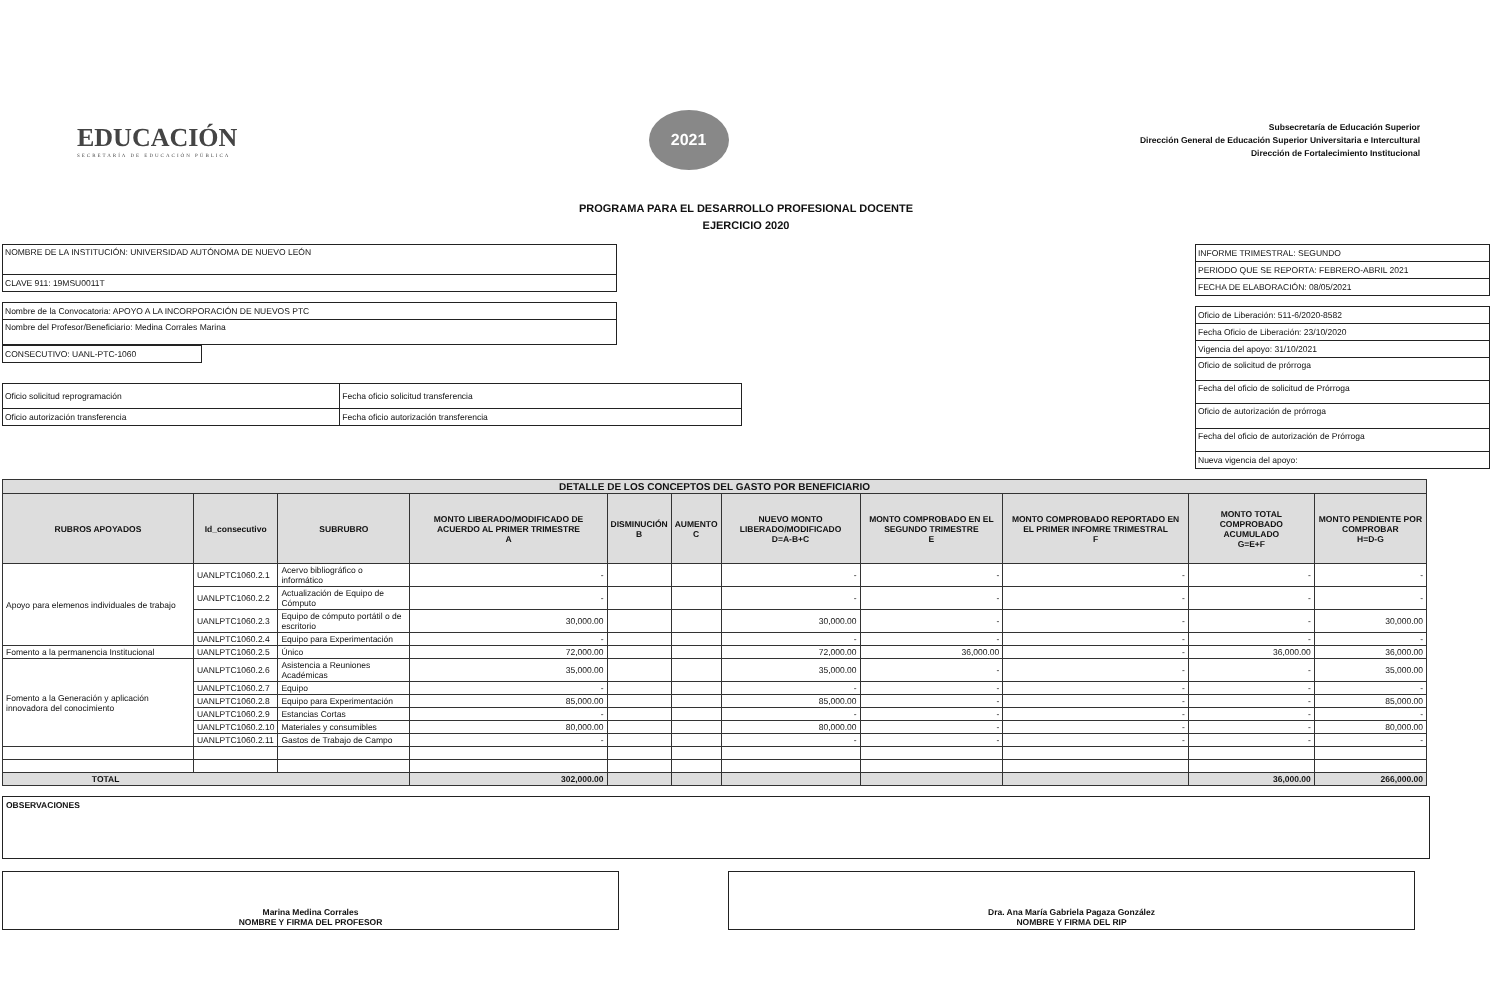EDUCACIÓN
SECRETARÍA DE EDUCACIÓN PÚBLICA
2021
Subsecretaría de Educación Superior
Dirección General de Educación Superior Universitaria e Intercultural
Dirección de Fortalecimiento Institucional
PROGRAMA PARA EL DESARROLLO PROFESIONAL DOCENTE
EJERCICIO 2020
| NOMBRE DE LA INSTITUCIÓN: UNIVERSIDAD AUTÓNOMA DE NUEVO LEÓN |
| CLAVE 911: 19MSU0011T |
| Nombre de la Convocatoria: APOYO A LA INCORPORACIÓN DE NUEVOS PTC |
| Nombre del Profesor/Beneficiario: Medina Corrales Marina |
| CONSECUTIVO: UANL-PTC-1060 |
| Oficio solicitud reprogramación | Fecha oficio solicitud transferencia |
| Oficio autorización transferencia | Fecha oficio autorización transferencia |
| INFORME TRIMESTRAL: SEGUNDO |
| PERIODO QUE SE REPORTA: FEBRERO-ABRIL 2021 |
| FECHA DE ELABORACIÓN: 08/05/2021 |
| Oficio de Liberación: 511-6/2020-8582 |
| Fecha Oficio de Liberación: 23/10/2020 |
| Vigencia del apoyo: 31/10/2021 |
| Oficio de solicitud de prórroga |
| Fecha del oficio de solicitud de Prórroga |
| Oficio de autorización de prórroga |
| Fecha del oficio de autorización de Prórroga |
| Nueva vigencia del apoyo: |
| DETALLE DE LOS CONCEPTOS DEL GASTO POR BENEFICIARIO | | | | | | | | | | |
| --- | --- | --- | --- | --- | --- | --- | --- | --- | --- | --- |
| RUBROS APOYADOS | Id_consecutivo | SUBRUBRO | MONTO LIBERADO/MODIFICADO DE ACUERDO AL PRIMER TRIMESTRE A | DISMINUCIÓN B | AUMENTO C | NUEVO MONTO LIBERADO/MODIFICADO D=A-B+C | MONTO COMPROBADO EN EL SEGUNDO TRIMESTRE E | MONTO COMPROBADO REPORTADO EN EL PRIMER INFOMRE TRIMESTRAL F | MONTO TOTAL COMPROBADO ACUMULADO G=E+F | MONTO PENDIENTE POR COMPROBAR H=D-G |
| Apoyo para elemenos individuales de trabajo | UANLPTC1060.2.1 | Acervo bibliográfico o informático | - | | | - | - | - | - | - |
| | UANLPTC1060.2.2 | Actualización de Equipo de Cómputo | - | | | - | - | - | - | - |
| | UANLPTC1060.2.3 | Equipo de cómputo portátil o de escritorio | 30,000.00 | | | 30,000.00 | - | - | - | 30,000.00 |
| | UANLPTC1060.2.4 | Equipo para Experimentación | - | | | - | - | - | - | - |
| Fomento a la permanencia Institucional | UANLPTC1060.2.5 | Único | 72,000.00 | | | 72,000.00 | 36,000.00 | - | 36,000.00 | 36,000.00 |
| Fomento a la Generación y aplicación innovadora del conocimiento | UANLPTC1060.2.6 | Asistencia a Reuniones Académicas | 35,000.00 | | | 35,000.00 | - | - | - | 35,000.00 |
| | UANLPTC1060.2.7 | Equipo | - | | | - | - | - | - | - |
| | UANLPTC1060.2.8 | Equipo para Experimentación | 85,000.00 | | | 85,000.00 | - | - | - | 85,000.00 |
| | UANLPTC1060.2.9 | Estancias Cortas | - | | | - | - | - | - | - |
| | UANLPTC1060.2.10 | Materiales y consumibles | 80,000.00 | | | 80,000.00 | - | - | - | 80,000.00 |
| | UANLPTC1060.2.11 | Gastos de Trabajo de Campo | - | | | - | - | - | - | - |
| TOTAL | | | 302,000.00 | | | | | | 36,000.00 | 266,000.00 |
OBSERVACIONES
Marina Medina Corrales
NOMBRE Y FIRMA DEL PROFESOR
Dra. Ana María Gabriela Pagaza González
NOMBRE Y FIRMA DEL RIP